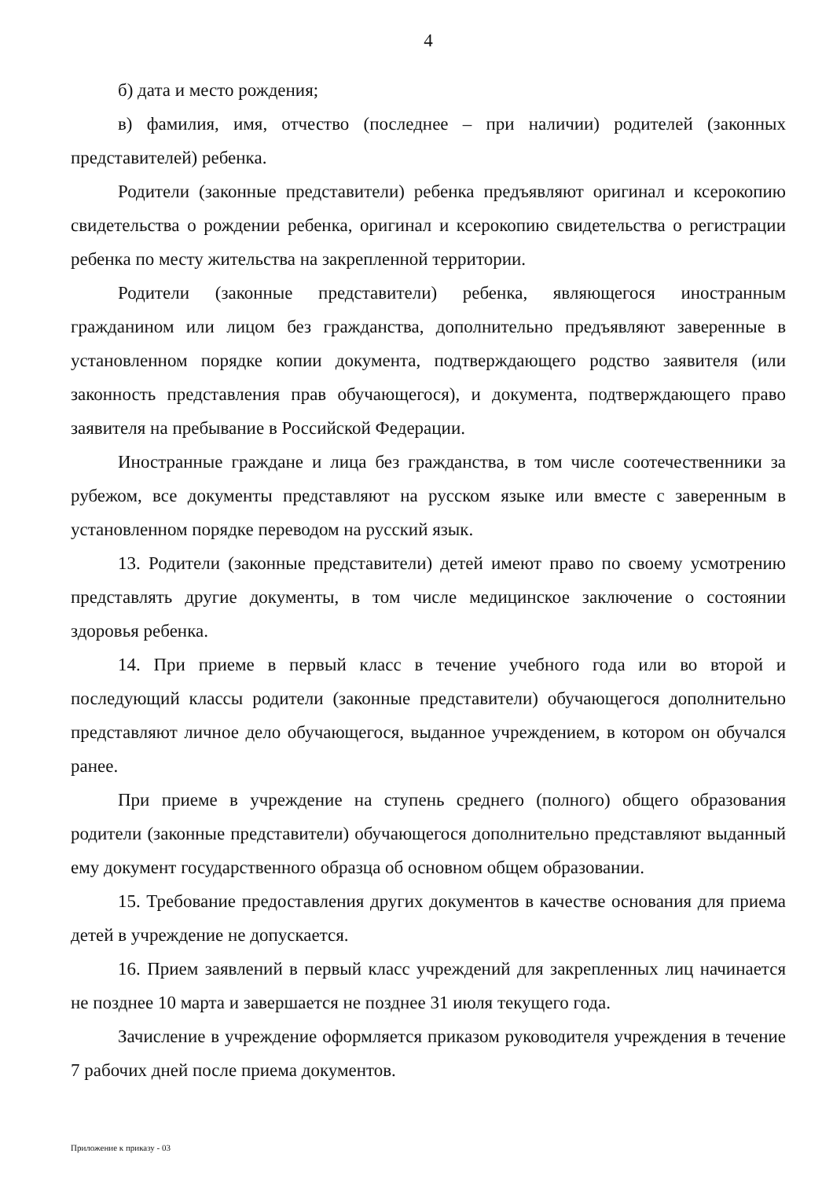4
б) дата и место рождения;
в) фамилия, имя, отчество (последнее – при наличии) родителей (законных представителей) ребенка.
Родители (законные представители) ребенка предъявляют оригинал и ксерокопию свидетельства о рождении ребенка, оригинал и ксерокопию свидетельства о регистрации ребенка по месту жительства на закрепленной территории.
Родители (законные представители) ребенка, являющегося иностранным гражданином или лицом без гражданства, дополнительно предъявляют заверенные в установленном порядке копии документа, подтверждающего родство заявителя (или законность представления прав обучающегося), и документа, подтверждающего право заявителя на пребывание в Российской Федерации.
Иностранные граждане и лица без гражданства, в том числе соотечественники за рубежом, все документы представляют на русском языке или вместе с заверенным в установленном порядке переводом на русский язык.
13. Родители (законные представители) детей имеют право по своему усмотрению представлять другие документы, в том числе медицинское заключение о состоянии здоровья ребенка.
14. При приеме в первый класс в течение учебного года или во второй и последующий классы родители (законные представители) обучающегося дополнительно представляют личное дело обучающегося, выданное учреждением, в котором он обучался ранее.
При приеме в учреждение на ступень среднего (полного) общего образования родители (законные представители) обучающегося дополнительно представляют выданный ему документ государственного образца об основном общем образовании.
15. Требование предоставления других документов в качестве основания для приема детей в учреждение не допускается.
16. Прием заявлений в первый класс учреждений для закрепленных лиц начинается не позднее 10 марта и завершается не позднее 31 июля текущего года.
Зачисление в учреждение оформляется приказом руководителя учреждения в течение 7 рабочих дней после приема документов.
Приложение к приказу - 03